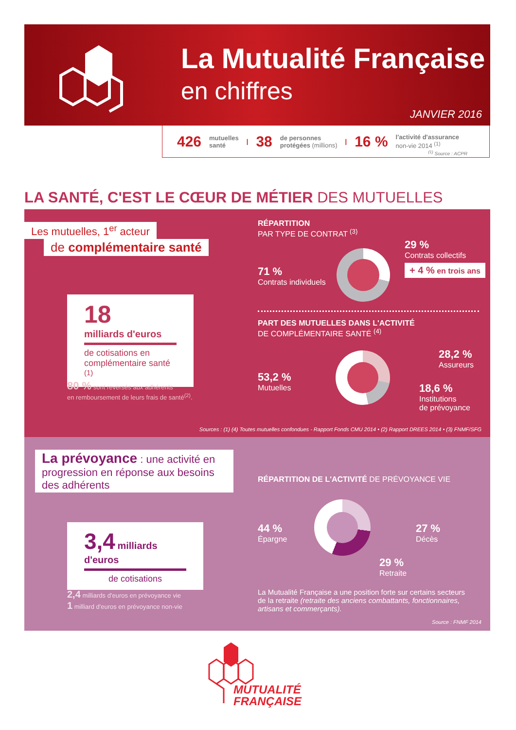La Mutualité Française
en chiffres
JANVIER 2016
426 mutuelles
santé | 38 de personnes
protégées (millions) | 16 % l'activité d'assurance
non-vie 2014 <sup>(1)</sup>
<sup>(1)</sup> Source : ACPR
LA SANTÉ, C'EST LE CŒUR DE MÉTIER DES MUTUELLES
Les mutuelles, 1<sup>er</sup> acteur
de complémentaire santé
18
milliards d'euros
de cotisations en complémentaire santé <sup>(1)</sup>
80 % sont reversés aux adhérents
en remboursement de leurs frais de santé<sup>(2)</sup>.
RÉPARTITION
PAR TYPE DE CONTRAT <sup>(3)</sup>
71 %
Contrats individuels
29 %
Contrats collectifs
+ 4 % en trois ans
PART DES MUTUELLES DANS L'ACTIVITÉ
DE COMPLÉMENTAIRE SANTÉ <sup>(4)</sup>
53,2 %
Mutuelles
28,2 %
Assureurs
18,6 %
Institutions
de prévoyance
Sources : (1) (4) Toutes mutuelles confondues - Rapport Fonds CMU 2014 • (2) Rapport DREES 2014 • (3) FNMF/SFG
La prévoyance : une activité en progression en réponse aux besoins des adhérents
3,4 milliards d'euros
de cotisations
2,4 milliards d'euros en prévoyance vie
1 milliard d'euros en prévoyance non-vie
RÉPARTITION DE L'ACTIVITÉ DE PRÉVOYANCE VIE
44 %
Épargne
27 %
Décès
29 %
Retraite
La Mutualité Française a une position forte sur certains secteurs de la retraite (retraite des anciens combattants, fonctionnaires, artisans et commerçants).
Source : FNMF 2014
MUTUALITÉ
FRANÇAISE